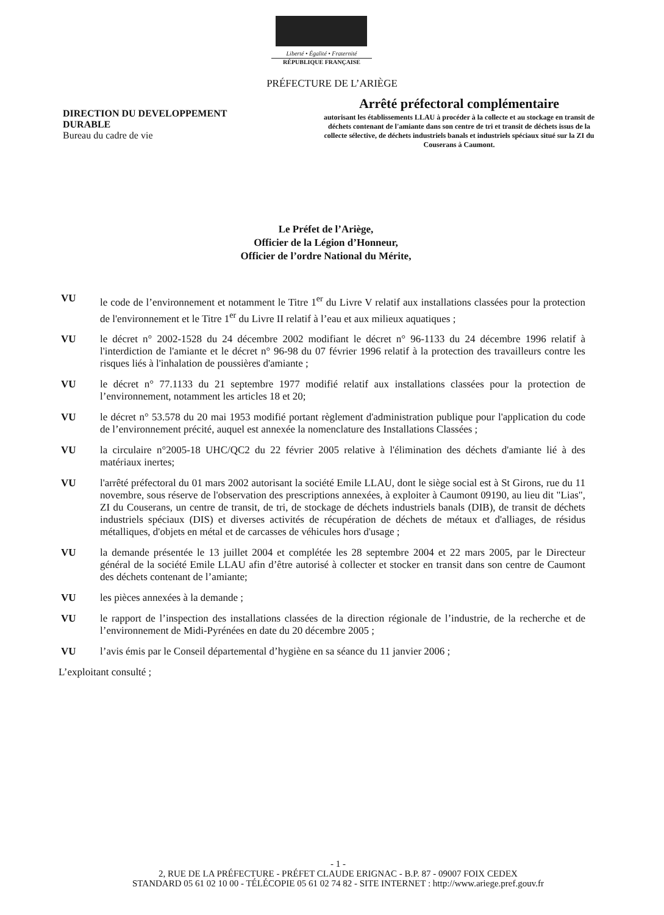Liberté • Égalité • Fraternité
RÉPUBLIQUE FRANÇAISE
PRÉFECTURE DE L’ARIÈGE
DIRECTION DU DEVELOPPEMENT
DURABLE
Bureau du cadre de vie
Arrêté préfectoral complémentaire
autorisant les établissements LLAU à procéder à la collecte et au stockage en transit de déchets contenant de l'amiante dans son centre de tri et transit de déchets issus de la collecte sélective, de déchets industriels banals et industriels spéciaux situé sur la ZI du Couserans à Caumont.
Le Préfet de l’Ariège,
Officier de la Légion d’Honneur,
Officier de l’ordre National du Mérite,
VU le code de l’environnement et notamment le Titre 1<sup>er</sup> du Livre V relatif aux installations classées pour la protection de l'environnement et le Titre 1<sup>er</sup> du Livre II relatif à l’eau et aux milieux aquatiques ;
VU le décret n° 2002-1528 du 24 décembre 2002 modifiant le décret n° 96-1133 du 24 décembre 1996 relatif à l'interdiction de l'amiante et le décret n° 96-98 du 07 février 1996 relatif à la protection des travailleurs contre les risques liés à l'inhalation de poussières d'amiante ;
VU le décret n° 77.1133 du 21 septembre 1977 modifié relatif aux installations classées pour la protection de l’environnement, notamment les articles 18 et 20;
VU le décret n° 53.578 du 20 mai 1953 modifié portant règlement d'administration publique pour l'application du code de l’environnement précité, auquel est annexée la nomenclature des Installations Classées ;
VU la circulaire n°2005-18 UHC/QC2 du 22 février 2005 relative à l'élimination des déchets d'amiante lié à des matériaux inertes;
VU l'arrêté préfectoral du 01 mars 2002 autorisant la société Emile LLAU, dont le siège social est à St Girons, rue du 11 novembre, sous réserve de l'observation des prescriptions annexées, à exploiter à Caumont 09190, au lieu dit "Lias", ZI du Couserans, un centre de transit, de tri, de stockage de déchets industriels banals (DIB), de transit de déchets industriels spéciaux (DIS) et diverses activités de récupération de déchets de métaux et d'alliages, de résidus métalliques, d'objets en métal et de carcasses de véhicules hors d'usage ;
VU la demande présentée le 13 juillet 2004 et complétée les 28 septembre 2004 et 22 mars 2005, par le Directeur général de la société Emile LLAU afin d’être autorisé à collecter et stocker en transit dans son centre de Caumont des déchets contenant de l’amiante;
VU les pièces annexées à la demande ;
VU le rapport de l’inspection des installations classées de la direction régionale de l’industrie, de la recherche et de l’environnement de Midi-Pyrénées en date du 20 décembre 2005 ;
VU l’avis émis par le Conseil départemental d’hygiène en sa séance du 11 janvier 2006 ;
L’exploitant consulté ;
- 1 -
2, RUE DE LA PRÉFECTURE - PRÉFET CLAUDE ERIGNAC - B.P. 87 - 09007 FOIX CEDEX
STANDARD 05 61 02 10 00 - TÉLÉCOPIE 05 61 02 74 82 - SITE INTERNET : http://www.ariege.pref.gouv.fr